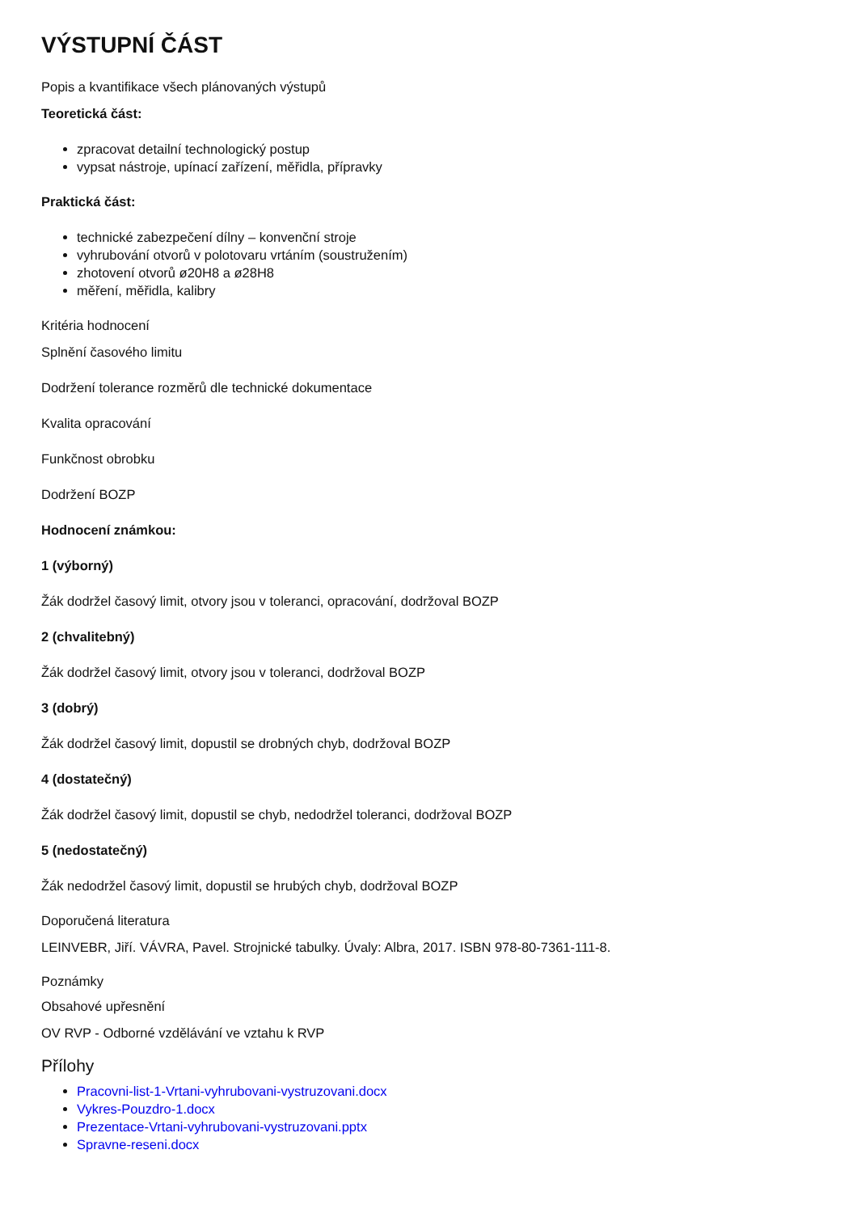VÝSTUPNÍ ČÁST
Popis a kvantifikace všech plánovaných výstupů
Teoretická část:
zpracovat detailní technologický postup
vypsat nástroje, upínací zařízení, měřidla, přípravky
Praktická část:
technické zabezpečení dílny – konvenční stroje
vyhrubování otvorů v polotovaru vrtáním (soustružením)
zhotovení otvorů ø20H8 a ø28H8
měření, měřidla, kalibry
Kritéria hodnocení
Splnění časového limitu
Dodržení tolerance rozměrů dle technické dokumentace
Kvalita opracování
Funkčnost obrobku
Dodržení BOZP
Hodnocení známkou:
1 (výborný)
Žák dodržel časový limit, otvory jsou v toleranci, opracování, dodržoval BOZP
2 (chvalitebný)
Žák dodržel časový limit, otvory jsou v toleranci, dodržoval BOZP
3 (dobrý)
Žák dodržel časový limit, dopustil se drobných chyb, dodržoval BOZP
4 (dostatečný)
Žák dodržel časový limit, dopustil se chyb, nedodržel toleranci, dodržoval BOZP
5 (nedostatečný)
Žák nedodržel časový limit, dopustil se hrubých chyb, dodržoval BOZP
Doporučená literatura
LEINVEBR, Jiří. VÁVRA, Pavel. Strojnické tabulky. Úvaly: Albra, 2017. ISBN 978-80-7361-111-8.
Poznámky
Obsahové upřesnění
OV RVP - Odborné vzdělávání ve vztahu k RVP
Přílohy
Pracovni-list-1-Vrtani-vyhrubovani-vystruzovani.docx
Vykres-Pouzdro-1.docx
Prezentace-Vrtani-vyhrubovani-vystruzovani.pptx
Spravne-reseni.docx